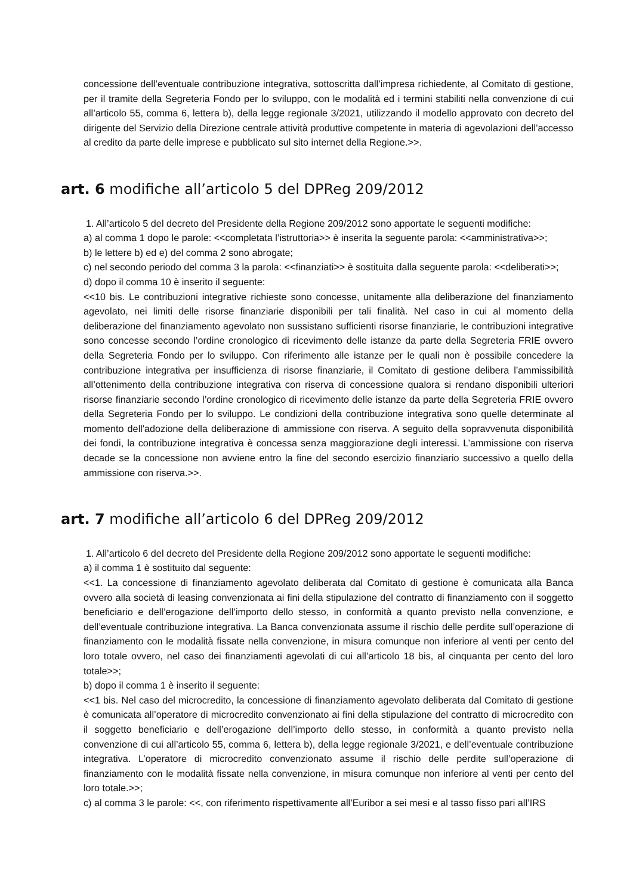concessione dell’eventuale contribuzione integrativa, sottoscritta dall’impresa richiedente, al Comitato di gestione, per il tramite della Segreteria Fondo per lo sviluppo, con le modalità ed i termini stabiliti nella convenzione di cui all’articolo 55, comma 6, lettera b), della legge regionale 3/2021, utilizzando il modello approvato con decreto del dirigente del Servizio della Direzione centrale attività produttive competente in materia di agevolazioni dell’accesso al credito da parte delle imprese e pubblicato sul sito internet della Regione.>>.
art. 6 modifiche all’articolo 5 del DPReg 209/2012
1. All’articolo 5 del decreto del Presidente della Regione 209/2012 sono apportate le seguenti modifiche:
a) al comma 1 dopo le parole: <<completata l’istruttoria>> è inserita la seguente parola: <<amministrativa>>;
b) le lettere b) ed e) del comma 2 sono abrogate;
c) nel secondo periodo del comma 3 la parola: <<finanziati>> è sostituita dalla seguente parola: <<deliberati>>;
d) dopo il comma 10 è inserito il seguente:
<<10 bis. Le contribuzioni integrative richieste sono concesse, unitamente alla deliberazione del finanziamento agevolato, nei limiti delle risorse finanziarie disponibili per tali finalità. Nel caso in cui al momento della deliberazione del finanziamento agevolato non sussistano sufficienti risorse finanziarie, le contribuzioni integrative sono concesse secondo l’ordine cronologico di ricevimento delle istanze da parte della Segreteria FRIE ovvero della Segreteria Fondo per lo sviluppo. Con riferimento alle istanze per le quali non è possibile concedere la contribuzione integrativa per insufficienza di risorse finanziarie, il Comitato di gestione delibera l’ammissibilità all’ottenimento della contribuzione integrativa con riserva di concessione qualora si rendano disponibili ulteriori risorse finanziarie secondo l’ordine cronologico di ricevimento delle istanze da parte della Segreteria FRIE ovvero della Segreteria Fondo per lo sviluppo. Le condizioni della contribuzione integrativa sono quelle determinate al momento dell'adozione della deliberazione di ammissione con riserva. A seguito della sopravvenuta disponibilità dei fondi, la contribuzione integrativa è concessa senza maggiorazione degli interessi. L’ammissione con riserva decade se la concessione non avviene entro la fine del secondo esercizio finanziario successivo a quello della ammissione con riserva.>>.
art. 7 modifiche all’articolo 6 del DPReg 209/2012
1. All’articolo 6 del decreto del Presidente della Regione 209/2012 sono apportate le seguenti modifiche:
a) il comma 1 è sostituito dal seguente:
<<1. La concessione di finanziamento agevolato deliberata dal Comitato di gestione è comunicata alla Banca ovvero alla società di leasing convenzionata ai fini della stipulazione del contratto di finanziamento con il soggetto beneficiario e dell’erogazione dell’importo dello stesso, in conformità a quanto previsto nella convenzione, e dell’eventuale contribuzione integrativa. La Banca convenzionata assume il rischio delle perdite sull’operazione di finanziamento con le modalità fissate nella convenzione, in misura comunque non inferiore al venti per cento del loro totale ovvero, nel caso dei finanziamenti agevolati di cui all’articolo 18 bis, al cinquanta per cento del loro totale>>;
b) dopo il comma 1 è inserito il seguente:
<<1 bis. Nel caso del microcredito, la concessione di finanziamento agevolato deliberata dal Comitato di gestione è comunicata all’operatore di microcredito convenzionato ai fini della stipulazione del contratto di microcredito con il soggetto beneficiario e dell’erogazione dell’importo dello stesso, in conformità a quanto previsto nella convenzione di cui all’articolo 55, comma 6, lettera b), della legge regionale 3/2021, e dell’eventuale contribuzione integrativa. L’operatore di microcredito convenzionato assume il rischio delle perdite sull’operazione di finanziamento con le modalità fissate nella convenzione, in misura comunque non inferiore al venti per cento del loro totale.>>;
c) al comma 3 le parole: <<, con riferimento rispettivamente all’Euribor a sei mesi e al tasso fisso pari all’IRS